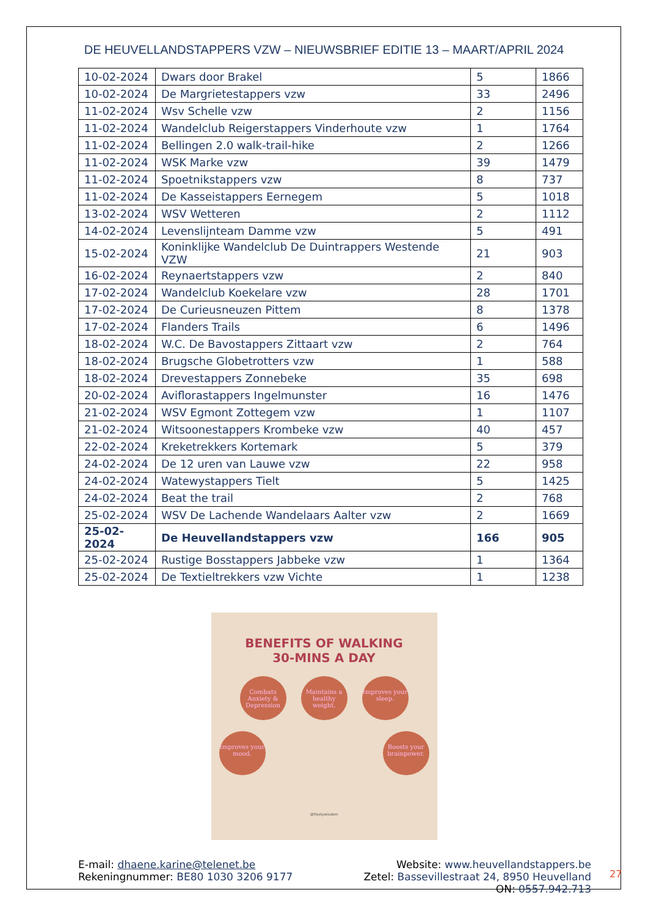DE HEUVELLANDSTAPPERS VZW – NIEUWSBRIEF EDITIE 13 – MAART/APRIL 2024
| 10-02-2024 | Dwars door Brakel | 5 | 1866 |
| 10-02-2024 | De Margrietestappers vzw | 33 | 2496 |
| 11-02-2024 | Wsv Schelle vzw | 2 | 1156 |
| 11-02-2024 | Wandelclub Reigerstappers Vinderhoute vzw | 1 | 1764 |
| 11-02-2024 | Bellingen 2.0 walk-trail-hike | 2 | 1266 |
| 11-02-2024 | WSK Marke vzw | 39 | 1479 |
| 11-02-2024 | Spoetnikstappers vzw | 8 | 737 |
| 11-02-2024 | De Kasseistappers Eernegem | 5 | 1018 |
| 13-02-2024 | WSV Wetteren | 2 | 1112 |
| 14-02-2024 | Levenslijnteam Damme vzw | 5 | 491 |
| 15-02-2024 | Koninklijke Wandelclub De Duintrappers Westende VZW | 21 | 903 |
| 16-02-2024 | Reynaertstappers vzw | 2 | 840 |
| 17-02-2024 | Wandelclub Koekelare vzw | 28 | 1701 |
| 17-02-2024 | De Curieusneuzen Pittem | 8 | 1378 |
| 17-02-2024 | Flanders Trails | 6 | 1496 |
| 18-02-2024 | W.C. De Bavostappers Zittaart vzw | 2 | 764 |
| 18-02-2024 | Brugsche Globetrotters vzw | 1 | 588 |
| 18-02-2024 | Drevestappers Zonnebeke | 35 | 698 |
| 20-02-2024 | Aviflorastappers Ingelmunster | 16 | 1476 |
| 21-02-2024 | WSV Egmont Zottegem vzw | 1 | 1107 |
| 21-02-2024 | Witsoonestappers Krombeke vzw | 40 | 457 |
| 22-02-2024 | Kreketrekkers Kortemark | 5 | 379 |
| 24-02-2024 | De 12 uren van Lauwe vzw | 22 | 958 |
| 24-02-2024 | Watewystappers Tielt | 5 | 1425 |
| 24-02-2024 | Beat the trail | 2 | 768 |
| 25-02-2024 | WSV De Lachende Wandelaars Aalter vzw | 2 | 1669 |
| 25-02-2024 | De Heuvellandstappers vzw | 166 | 905 |
| 25-02-2024 | Rustige Bosstappers Jabbeke vzw | 1 | 1364 |
| 25-02-2024 | De Textieltrekkers vzw Vichte | 1 | 1238 |
BENEFITS OF WALKING
30-MINS A DAY
Combats Anxiety & Depression Maintains a healthy weight. Improves your sleep.
Improves your mood. Boosts your brainpower.
@frostywisdom
E-mail: dhaene.karine@telenet.be
Rekeningnummer: BE80 1030 3206 9177
Website: www.heuvellandstappers.be
Zetel: Bassevillestraat 24, 8950 Heuvelland
ON: 0557.942.713
27